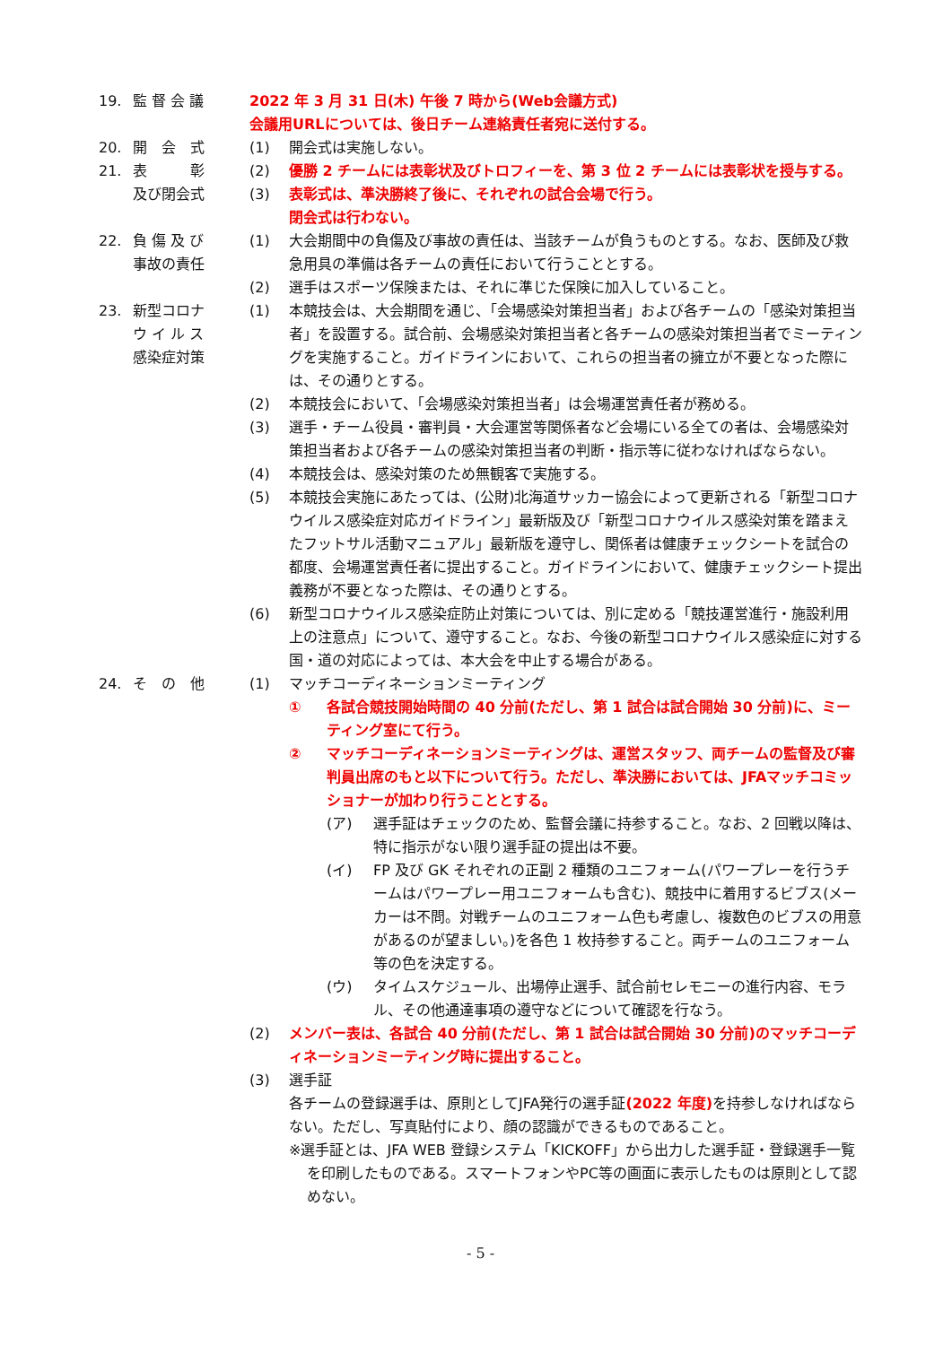19. 監 督 会 議 2022 年 3 月 31 日(木) 午後 7 時から(Web会議方式)
会議用URLについては、後日チーム連絡責任者宛に送付する。
20. 開　会　式 (1) 開会式は実施しない。
21. 表　　　彰
及び閉会式
(2) 優勝 2 チームには表彰状及びトロフィーを、第 3 位 2 チームには表彰状を授与する。
(3) 表彰式は、準決勝終了後に、それぞれの試合会場で行う。
閉会式は行わない。
22. 負 傷 及 び
事故の責任
(1) 大会期間中の負傷及び事故の責任は、当該チームが負うものとする。なお、医師及び救急用具の準備は各チームの責任において行うこととする。
(2) 選手はスポーツ保険または、それに準じた保険に加入していること。
23. 新型コロナ
ウ イ ル ス
感染症対策
(1) 本競技会は、大会期間を通じ、「会場感染対策担当者」および各チームの「感染対策担当者」を設置する。試合前、会場感染対策担当者と各チームの感染対策担当者でミーティングを実施すること。ガイドラインにおいて、これらの担当者の擁立が不要となった際には、その通りとする。
(2) 本競技会において、「会場感染対策担当者」は会場運営責任者が務める。
(3) 選手・チーム役員・審判員・大会運営等関係者など会場にいる全ての者は、会場感染対策担当者および各チームの感染対策担当者の判断・指示等に従わなければならない。
(4) 本競技会は、感染対策のため無観客で実施する。
(5) 本競技会実施にあたっては、(公財)北海道サッカー協会によって更新される「新型コロナウイルス感染症対応ガイドライン」最新版及び「新型コロナウイルス感染対策を踏まえたフットサル活動マニュアル」最新版を遵守し、関係者は健康チェックシートを試合の都度、会場運営責任者に提出すること。ガイドラインにおいて、健康チェックシート提出義務が不要となった際は、その通りとする。
(6) 新型コロナウイルス感染症防止対策については、別に定める「競技運営進行・施設利用上の注意点」について、遵守すること。なお、今後の新型コロナウイルス感染症に対する国・道の対応によっては、本大会を中止する場合がある。
24. そ　の　他 (1) マッチコーディネーションミーティング
① 各試合競技開始時間の 40 分前(ただし、第 1 試合は試合開始 30 分前)に、ミーティング室にて行う。
② マッチコーディネーションミーティングは、運営スタッフ、両チームの監督及び審判員出席のもと以下について行う。ただし、準決勝においては、JFAマッチコミッショナーが加わり行うこととする。
(ア) 選手証はチェックのため、監督会議に持参すること。なお、2 回戦以降は、特に指示がない限り選手証の提出は不要。
(イ) FP 及び GK それぞれの正副 2 種類のユニフォーム(パワープレーを行うチームはパワープレー用ユニフォームも含む)、競技中に着用するビブス(メーカーは不問。対戦チームのユニフォーム色も考慮し、複数色のビブスの用意があるのが望ましい。)を各色 1 枚持参すること。両チームのユニフォーム等の色を決定する。
(ウ) タイムスケジュール、出場停止選手、試合前セレモニーの進行内容、モラル、その他通達事項の遵守などについて確認を行なう。
(2) メンバー表は、各試合 40 分前(ただし、第 1 試合は試合開始 30 分前)のマッチコーディネーションミーティング時に提出すること。
(3) 選手証
各チームの登録選手は、原則としてJFA発行の選手証(2022 年度) を持参しなければならない。ただし、写真貼付により、顔の認識ができるものであること。
※選手証とは、JFA WEB 登録システム「KICKOFF」から出力した選手証・登録選手一覧を印刷したものである。スマートフォンやPC等の画面に表示したものは原則として認めない。
- 5 -